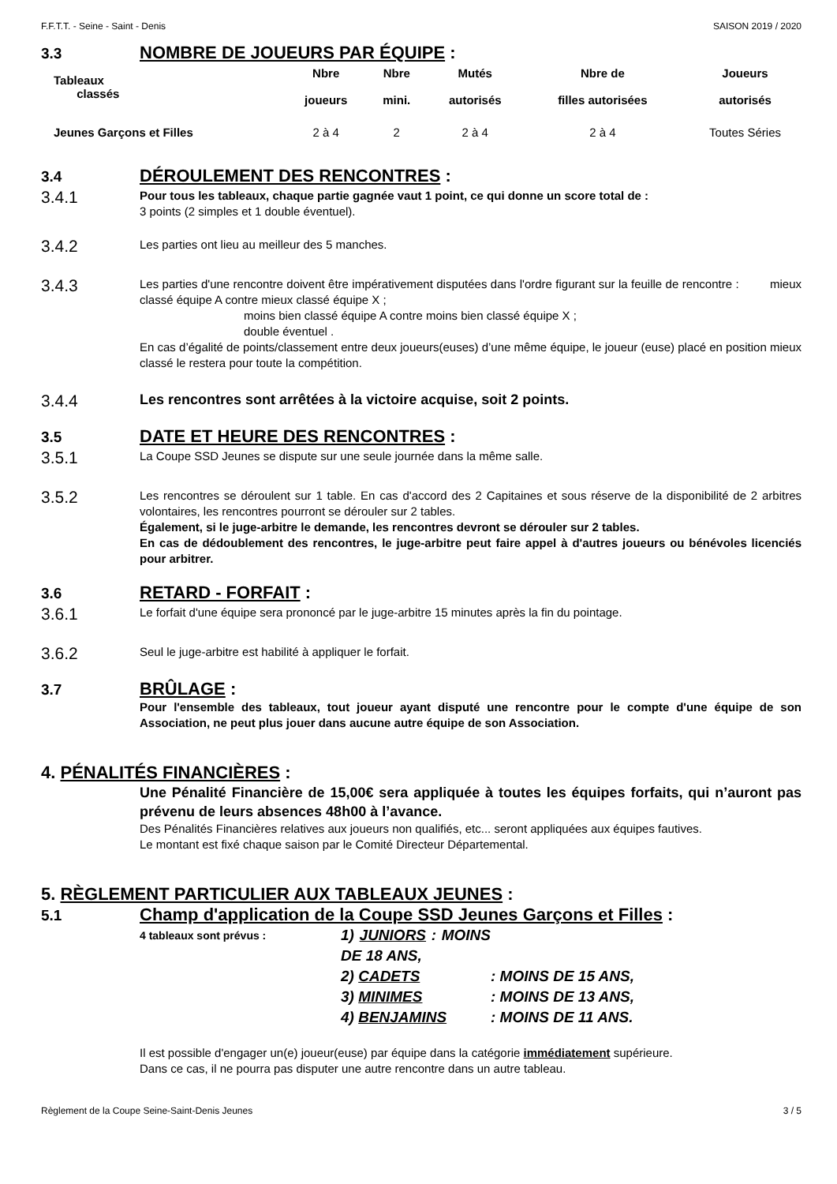F.F.T.T. - Seine - Saint - Denis SAISON 2019 / 2020
3.3 NOMBRE DE JOUEURS PAR ÉQUIPE :
| Tableaux classés | Nbre joueurs | Nbre mini. | Mutés autorisés | Nbre de filles autorisées | Joueurs autorisés |
| --- | --- | --- | --- | --- | --- |
| Jeunes Garçons et Filles | 2 à 4 | 2 | 2 à 4 | 2 à 4 | Toutes Séries |
3.4 DÉROULEMENT DES RENCONTRES :
3.4.1
Pour tous les tableaux, chaque partie gagnée vaut 1 point, ce qui donne un score total de :
3 points (2 simples et 1 double éventuel).
3.4.2
Les parties ont lieu au meilleur des 5 manches.
3.4.3
Les parties d'une rencontre doivent être impérativement disputées dans l'ordre figurant sur la feuille de rencontre : mieux classé équipe A contre mieux classé équipe X ;
moins bien classé équipe A contre moins bien classé équipe X ;
double éventuel .
En cas d’égalité de points/classement entre deux joueurs(euses) d’une même équipe, le joueur (euse) placé en position mieux classé le restera pour toute la compétition.
3.4.4
Les rencontres sont arrêtées à la victoire acquise, soit 2 points.
3.5 DATE ET HEURE DES RENCONTRES :
3.5.1
La Coupe SSD Jeunes se dispute sur une seule journée dans la même salle.
3.5.2
Les rencontres se déroulent sur 1 table. En cas d'accord des 2 Capitaines et sous réserve de la disponibilité de 2 arbitres volontaires, les rencontres pourront se dérouler sur 2 tables.
Également, si le juge-arbitre le demande, les rencontres devront se dérouler sur 2 tables.
En cas de dédoublement des rencontres, le juge-arbitre peut faire appel à d'autres joueurs ou bénévoles licenciés pour arbitrer.
3.6 RETARD - FORFAIT :
3.6.1
Le forfait d'une équipe sera prononcé par le juge-arbitre 15 minutes après la fin du pointage.
3.6.2
Seul le juge-arbitre est habilité à appliquer le forfait.
3.7 BRÛLAGE :
Pour l'ensemble des tableaux, tout joueur ayant disputé une rencontre pour le compte d'une équipe de son Association, ne peut plus jouer dans aucune autre équipe de son Association.
4. PÉNALITÉS FINANCIÈRES :
Une Pénalité Financière de 15,00€ sera appliquée à toutes les équipes forfaits, qui n’auront pas prévenu de leurs absences 48h00 à l’avance.
Des Pénalités Financières relatives aux joueurs non qualifiés, etc... seront appliquées aux équipes fautives.
Le montant est fixé chaque saison par le Comité Directeur Départemental.
5. RÈGLEMENT PARTICULIER AUX TABLEAUX JEUNES :
5.1 Champ d'application de la Coupe SSD Jeunes Garçons et Filles :
4 tableaux sont prévus : 1) JUNIORS : MOINS DE 18 ANS, 2) CADETS: MOINS DE 15 ANS, 3) MINIMES: MOINS DE 13 ANS, 4) BENJAMINS: MOINS DE 11 ANS.
Il est possible d'engager un(e) joueur(euse) par équipe dans la catégorie immédiatement supérieure.
Dans ce cas, il ne pourra pas disputer une autre rencontre dans un autre tableau.
Règlement de la Coupe Seine-Saint-Denis Jeunes 3 / 5